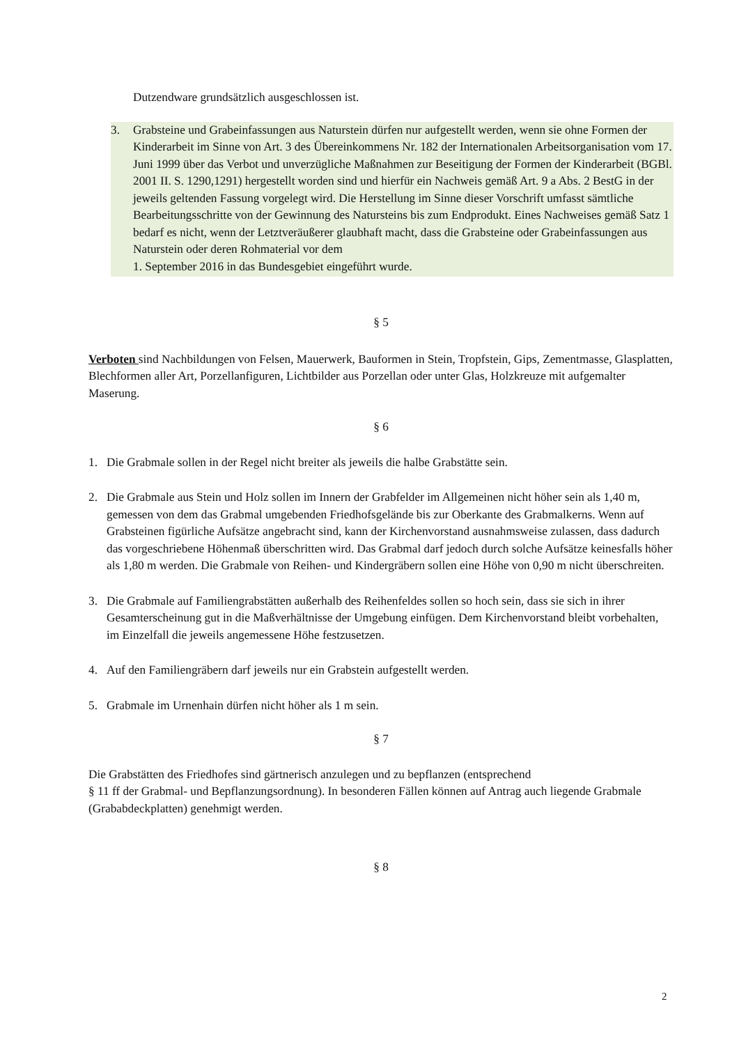Dutzendware grundsätzlich ausgeschlossen ist.
3. Grabsteine und Grabeinfassungen aus Naturstein dürfen nur aufgestellt werden, wenn sie ohne Formen der Kinderarbeit im Sinne von Art. 3 des Übereinkommens Nr. 182 der Internationalen Arbeitsorganisation vom 17. Juni 1999 über das Verbot und unverzügliche Maßnahmen zur Beseitigung der Formen der Kinderarbeit (BGBl. 2001 II. S. 1290,1291) hergestellt worden sind und hierfür ein Nachweis gemäß Art. 9 a Abs. 2 BestG in der jeweils geltenden Fassung vorgelegt wird. Die Herstellung im Sinne dieser Vorschrift umfasst sämtliche Bearbeitungsschritte von der Gewinnung des Natursteins bis zum Endprodukt. Eines Nachweises gemäß Satz 1 bedarf es nicht, wenn der Letztveräußerer glaubhaft macht, dass die Grabsteine oder Grabeinfassungen aus Naturstein oder deren Rohmaterial vor dem
1. September 2016 in das Bundesgebiet eingeführt wurde.
§ 5
Verboten sind Nachbildungen von Felsen, Mauerwerk, Bauformen in Stein, Tropfstein, Gips, Zementmasse, Glasplatten, Blechformen aller Art, Porzellanfiguren, Lichtbilder aus Porzellan oder unter Glas, Holzkreuze mit aufgemalter Maserung.
§ 6
1. Die Grabmale sollen in der Regel nicht breiter als jeweils die halbe Grabstätte sein.
2. Die Grabmale aus Stein und Holz sollen im Innern der Grabfelder im Allgemeinen nicht höher sein als 1,40 m, gemessen von dem das Grabmal umgebenden Friedhofsgelände bis zur Oberkante des Grabmalkerns. Wenn auf Grabsteinen figürliche Aufsätze angebracht sind, kann der Kirchenvorstand ausnahmsweise zulassen, dass dadurch das vorgeschriebene Höhenmaß überschritten wird. Das Grabmal darf jedoch durch solche Aufsätze keinesfalls höher als 1,80 m werden. Die Grabmale von Reihen- und Kindergräbern sollen eine Höhe von 0,90 m nicht überschreiten.
3. Die Grabmale auf Familiengrabstätten außerhalb des Reihenfeldes sollen so hoch sein, dass sie sich in ihrer Gesamterscheinung gut in die Maßverhältnisse der Umgebung einfügen. Dem Kirchenvorstand bleibt vorbehalten, im Einzelfall die jeweils angemessene Höhe festzusetzen.
4. Auf den Familiengräbern darf jeweils nur ein Grabstein aufgestellt werden.
5. Grabmale im Urnenhain dürfen nicht höher als 1 m sein.
§ 7
Die Grabstätten des Friedhofes sind gärtnerisch anzulegen und zu bepflanzen (entsprechend
§ 11 ff der Grabmal- und Bepflanzungsordnung). In besonderen Fällen können auf Antrag auch liegende Grabmale (Grababdeckplatten) genehmigt werden.
§ 8
2